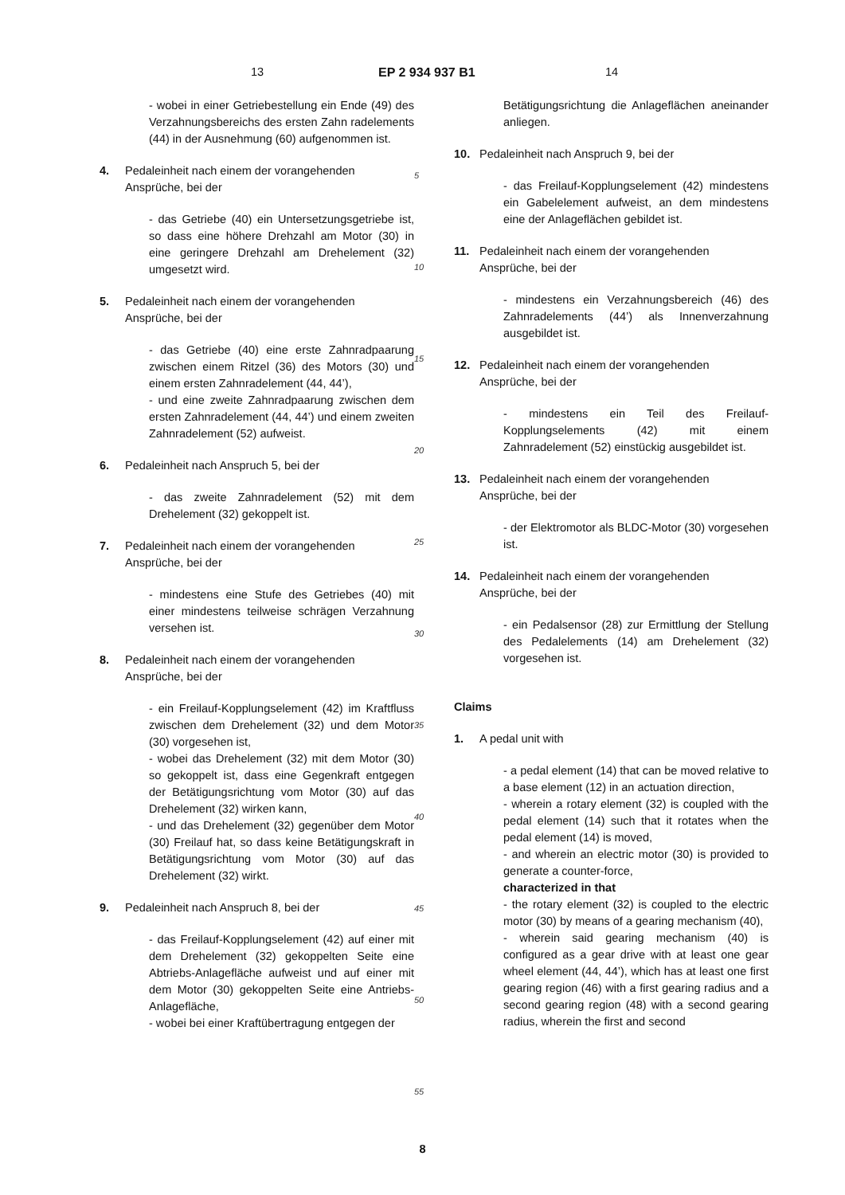13 EP 2 934 937 B1 14
- wobei in einer Getriebestellung ein Ende (49) des Verzahnungsbereichs des ersten Zahn radelements (44) in der Ausnehmung (60) aufgenommen ist.
4. Pedaleinheit nach einem der vorangehenden Ansprüche, bei der
- das Getriebe (40) ein Untersetzungsgetriebe ist, so dass eine höhere Drehzahl am Motor (30) in eine geringere Drehzahl am Drehelement (32) umgesetzt wird.
5. Pedaleinheit nach einem der vorangehenden Ansprüche, bei der
- das Getriebe (40) eine erste Zahnradpaarung zwischen einem Ritzel (36) des Motors (30) und einem ersten Zahnradelement (44, 44’),
- und eine zweite Zahnradpaarung zwischen dem ersten Zahnradelement (44, 44’) und einem zweiten Zahnradelement (52) aufweist.
6. Pedaleinheit nach Anspruch 5, bei der
- das zweite Zahnradelement (52) mit dem Drehelement (32) gekoppelt ist.
7. Pedaleinheit nach einem der vorangehenden Ansprüche, bei der
- mindestens eine Stufe des Getriebes (40) mit einer mindestens teilweise schrägen Verzahnung versehen ist.
8. Pedaleinheit nach einem der vorangehenden Ansprüche, bei der
- ein Freilauf-Kopplungselement (42) im Kraftfluss zwischen dem Drehelement (32) und dem Motor (30) vorgesehen ist,
- wobei das Drehelement (32) mit dem Motor (30) so gekoppelt ist, dass eine Gegenkraft entgegen der Betätigungsrichtung vom Motor (30) auf das Drehelement (32) wirken kann,
- und das Drehelement (32) gegenüber dem Motor (30) Freilauf hat, so dass keine Betätigungskraft in Betätigungsrichtung vom Motor (30) auf das Drehelement (32) wirkt.
9. Pedaleinheit nach Anspruch 8, bei der
- das Freilauf-Kopplungselement (42) auf einer mit dem Drehelement (32) gekoppelten Seite eine Abtriebs-Anlagefläche aufweist und auf einer mit dem Motor (30) gekoppelten Seite eine Antriebs-Anlagefläche,
- wobei bei einer Kraftübertragung entgegen der
5
10
15
20
25
30
35
40
45
50
55
Betätigungsrichtung die Anlageflächen aneinander anliegen.
10. Pedaleinheit nach Anspruch 9, bei der
- das Freilauf-Kopplungselement (42) mindestens ein Gabelelement aufweist, an dem mindestens eine der Anlageflächen gebildet ist.
11. Pedaleinheit nach einem der vorangehenden Ansprüche, bei der
- mindestens ein Verzahnungsbereich (46) des Zahnradelements (44’) als Innenverzahnung ausgebildet ist.
12. Pedaleinheit nach einem der vorangehenden Ansprüche, bei der
- mindestens ein Teil des Freilauf-Kopplungselements (42) mit einem Zahnradelement (52) einstückig ausgebildet ist.
13. Pedaleinheit nach einem der vorangehenden Ansprüche, bei der
- der Elektromotor als BLDC-Motor (30) vorgesehen ist.
14. Pedaleinheit nach einem der vorangehenden Ansprüche, bei der
- ein Pedalsensor (28) zur Ermittlung der Stellung des Pedalelements (14) am Drehelement (32) vorgesehen ist.
Claims
1. A pedal unit with
- a pedal element (14) that can be moved relative to a base element (12) in an actuation direction,
- wherein a rotary element (32) is coupled with the pedal element (14) such that it rotates when the pedal element (14) is moved,
- and wherein an electric motor (30) is provided to generate a counter-force,
characterized in that
- the rotary element (32) is coupled to the electric motor (30) by means of a gearing mechanism (40),
- wherein said gearing mechanism (40) is configured as a gear drive with at least one gear wheel element (44, 44’), which has at least one first gearing region (46) with a first gearing radius and a second gearing region (48) with a second gearing radius, wherein the first and second
8